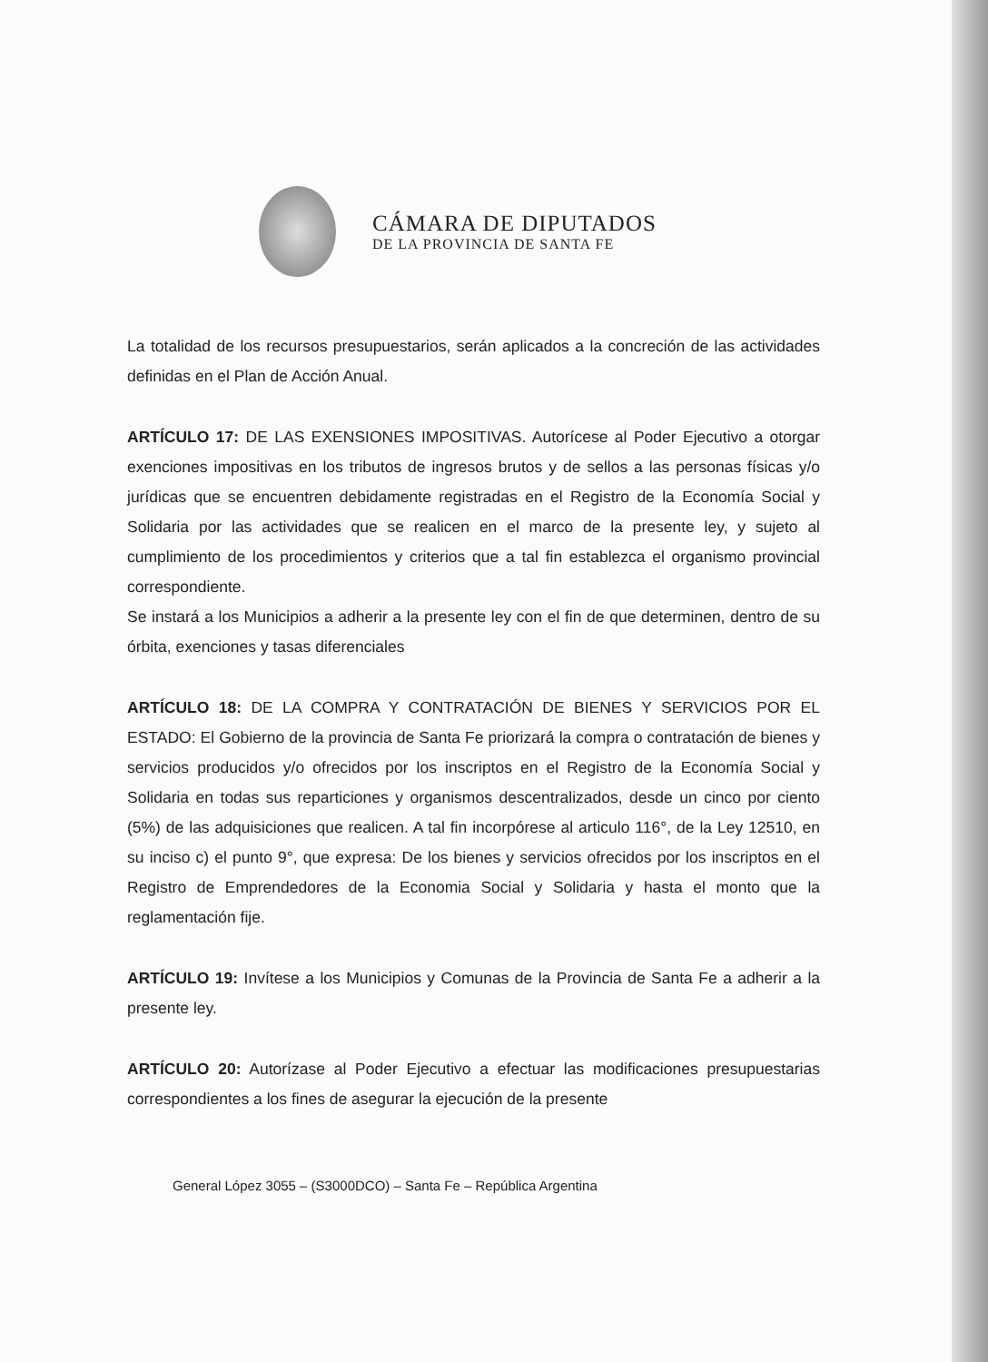CÁMARA DE DIPUTADOS
DE LA PROVINCIA DE SANTA FE
La totalidad de los recursos presupuestarios, serán aplicados a la concreción de las actividades definidas en el Plan de Acción Anual.
ARTÍCULO 17: DE LAS EXENSIONES IMPOSITIVAS. Autorícese al Poder Ejecutivo a otorgar exenciones impositivas en los tributos de ingresos brutos y de sellos a las personas físicas y/o jurídicas que se encuentren debidamente registradas en el Registro de la Economía Social y Solidaria por las actividades que se realicen en el marco de la presente ley, y sujeto al cumplimiento de los procedimientos y criterios que a tal fin establezca el organismo provincial correspondiente.
Se instará a los Municipios a adherir a la presente ley con el fin de que determinen, dentro de su órbita, exenciones y tasas diferenciales
ARTÍCULO 18: DE LA COMPRA Y CONTRATACIÓN DE BIENES Y SERVICIOS POR EL ESTADO: El Gobierno de la provincia de Santa Fe priorizará la compra o contratación de bienes y servicios producidos y/o ofrecidos por los inscriptos en el Registro de la Economía Social y Solidaria en todas sus reparticiones y organismos descentralizados, desde un cinco por ciento (5%) de las adquisiciones que realicen. A tal fin incorpórese al articulo 116°, de la Ley 12510, en su inciso c) el punto 9°, que expresa: De los bienes y servicios ofrecidos por los inscriptos en el Registro de Emprendedores de la Economia Social y Solidaria y hasta el monto que la reglamentación fije.
ARTÍCULO 19: Invítese a los Municipios y Comunas de la Provincia de Santa Fe a adherir a la presente ley.
ARTÍCULO 20: Autorízase al Poder Ejecutivo a efectuar las modificaciones presupuestarias correspondientes a los fines de asegurar la ejecución de la presente
General López 3055 – (S3000DCO) – Santa Fe – República Argentina